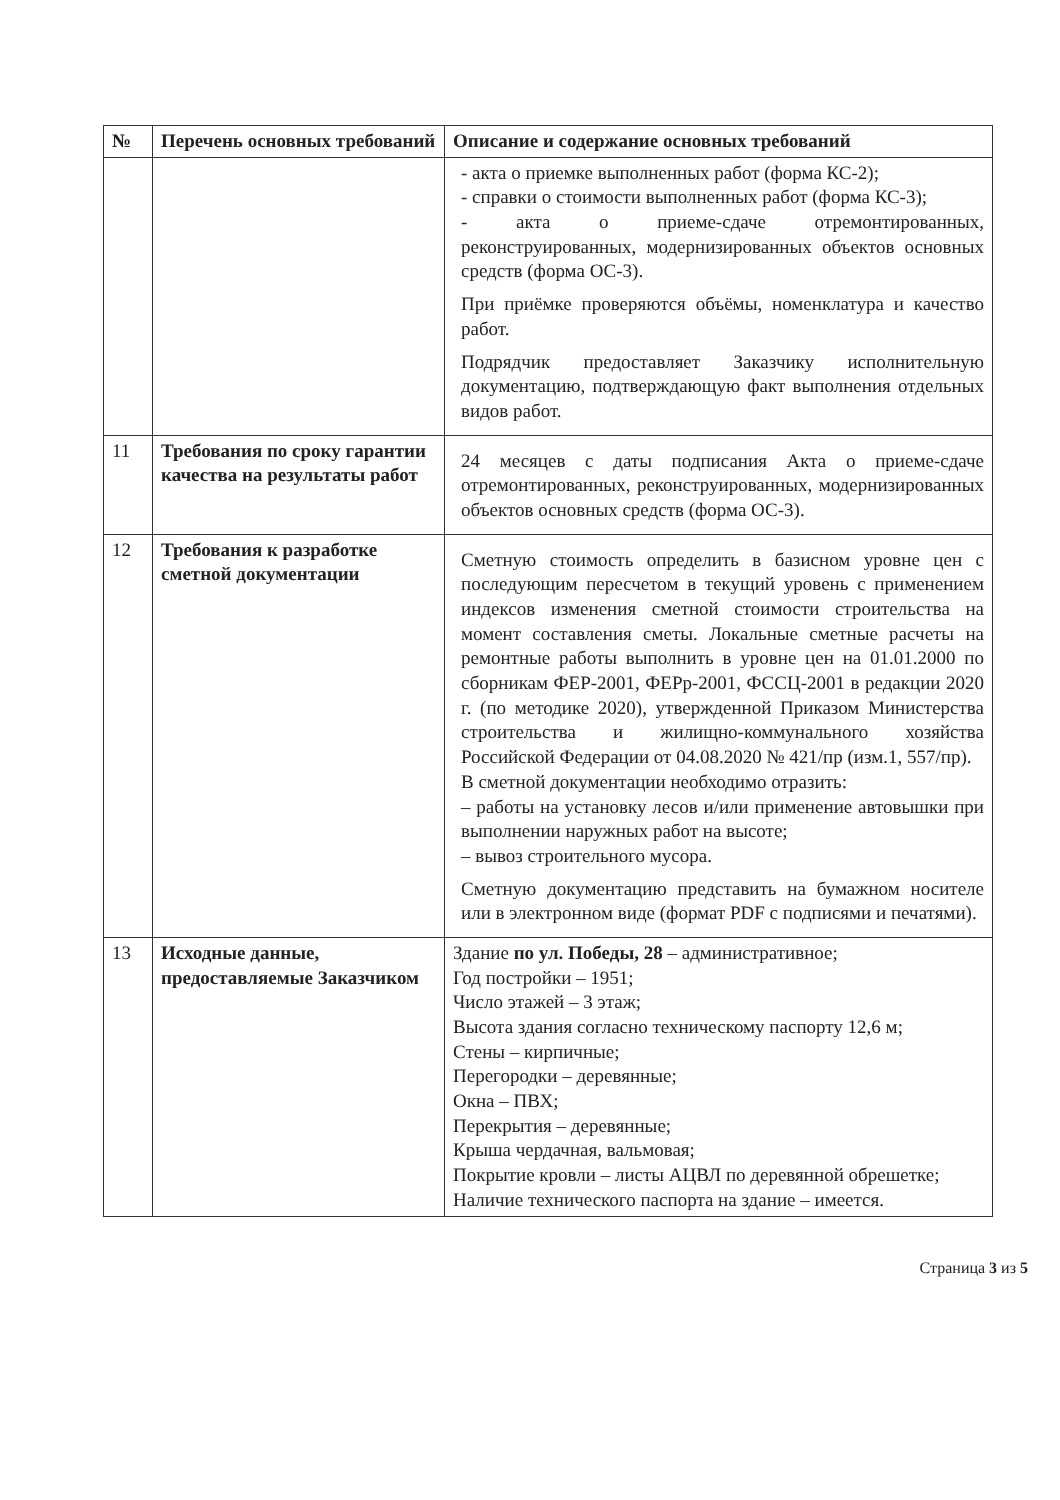| № | Перечень основных требований | Описание и содержание основных требований |
| --- | --- | --- |
| | | - акта о приемке выполненных работ (форма КС-2); - справки о стоимости выполненных работ (форма КС-3); - акта о приеме-сдаче отремонтированных, реконструированных, модернизированных объектов основных средств (форма ОС-3). При приёмке проверяются объёмы, номенклатура и качество работ. Подрядчик предоставляет Заказчику исполнительную документацию, подтверждающую факт выполнения отдельных видов работ. |
| 11 | Требования по сроку гарантии качества на результаты работ | 24 месяцев с даты подписания Акта о приеме-сдаче отремонтированных, реконструированных, модернизированных объектов основных средств (форма ОС-3). |
| 12 | Требования к разработке сметной документации | Сметную стоимость определить в базисном уровне цен с последующим пересчетом в текущий уровень с применением индексов изменения сметной стоимости строительства на момент составления сметы. Локальные сметные расчеты на ремонтные работы выполнить в уровне цен на 01.01.2000 по сборникам ФЕР-2001, ФЕРр-2001, ФССЦ-2001 в редакции 2020 г. (по методике 2020), утвержденной Приказом Министерства строительства и жилищно-коммунального хозяйства Российской Федерации от 04.08.2020 № 421/пр (изм.1, 557/пр). В сметной документации необходимо отразить: – работы на установку лесов и/или применение автовышки при выполнении наружных работ на высоте; – вывоз строительного мусора. Сметную документацию представить на бумажном носителе или в электронном виде (формат PDF с подписями и печатями). |
| 13 | Исходные данные, предоставляемые Заказчиком | Здание по ул. Победы, 28 – административное; Год постройки – 1951; Число этажей – 3 этаж; Высота здания согласно техническому паспорту 12,6 м; Стены – кирпичные; Перегородки – деревянные; Окна – ПВХ; Перекрытия – деревянные; Крыша чердачная, вальмовая; Покрытие кровли – листы АЦВЛ по деревянной обрешетке; Наличие технического паспорта на здание – имеется. |
Страница 3 из 5